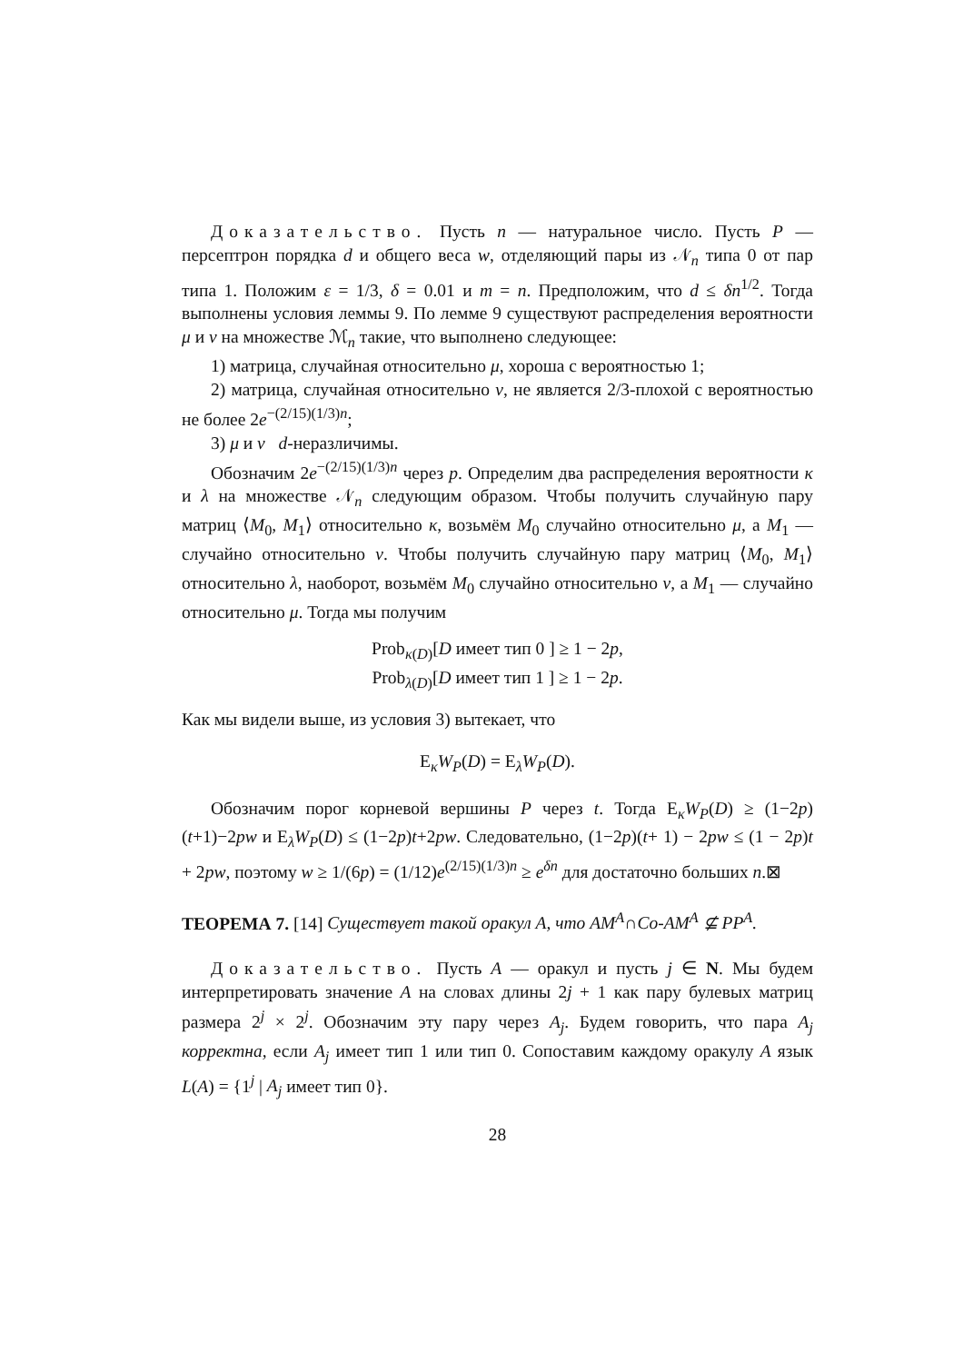Доказательство. Пусть n — натуральное число. Пусть P — персептрон порядка d и общего веса w, отделяющий пары из 𝒩<sub>n</sub> типа 0 от пар типа 1. Положим ε = 1/3, δ = 0.01 и m = n. Предположим, что d ≤ δn<sup>1/2</sup>. Тогда выполнены условия леммы 9. По лемме 9 существуют распределения вероятности μ и ν на множестве ℳ<sub>n</sub> такие, что выполнено следующее:
1) матрица, случайная относительно μ, хороша с вероятностью 1;
2) матрица, случайная относительно ν, не является 2/3-плохой с вероятностью не более 2e<sup>−(2/15)(1/3)n</sup>;
3) μ и ν d-неразличимы.
Обозначим 2e<sup>−(2/15)(1/3)n</sup> через p. Определим два распределения вероятности κ и λ на множестве 𝒩<sub>n</sub> следующим образом. Чтобы получить случайную пару матриц ⟨M<sub>0</sub>, M<sub>1</sub>⟩ относительно κ, возьмём M<sub>0</sub> случайно относительно μ, а M<sub>1</sub> — случайно относительно ν. Чтобы получить случайную пару матриц ⟨M<sub>0</sub>, M<sub>1</sub>⟩ относительно λ, наоборот, возьмём M<sub>0</sub> случайно относительно ν, а M<sub>1</sub> — случайно относительно μ. Тогда мы получим
Prob<sub>κ(D)</sub>[D имеет тип 0 ] ≥ 1 − 2p,
Prob<sub>λ(D)</sub>[D имеет тип 1 ] ≥ 1 − 2p.
Как мы видели выше, из условия 3) вытекает, что
E<sub>κ</sub>W<sub>P</sub>(D) = E<sub>λ</sub>W<sub>P</sub>(D).
Обозначим порог корневой вершины P через t. Тогда E<sub>κ</sub>W<sub>P</sub>(D) ≥ (1−2p)(t+1)−2pw и E<sub>λ</sub>W<sub>P</sub>(D) ≤ (1−2p)t+2pw. Следовательно, (1−2p)(t+ 1) − 2pw ≤ (1 − 2p)t + 2pw, поэтому w ≥ 1/(6p) = (1/12)e<sup>(2/15)(1/3)n</sup> ≥ e<sup>δn</sup> для достаточно больших n.⊠
ТЕОРЕМА 7. [14] Существует такой оракул A, что AM<sup>A</sup>∩Co-AM<sup>A</sup> ⊈ PP<sup>A</sup>.
Доказательство. Пусть A — оракул и пусть j ∈ N. Мы будем интерпретировать значение A на словах длины 2j + 1 как пару булевых матриц размера 2<sup>j</sup> × 2<sup>j</sup>. Обозначим эту пару через A<sub>j</sub>. Будем говорить, что пара A<sub>j</sub> корректна, если A<sub>j</sub> имеет тип 1 или тип 0. Сопоставим каждому оракулу A язык L(A) = {1<sup>j</sup> | A<sub>j</sub> имеет тип 0}.
28